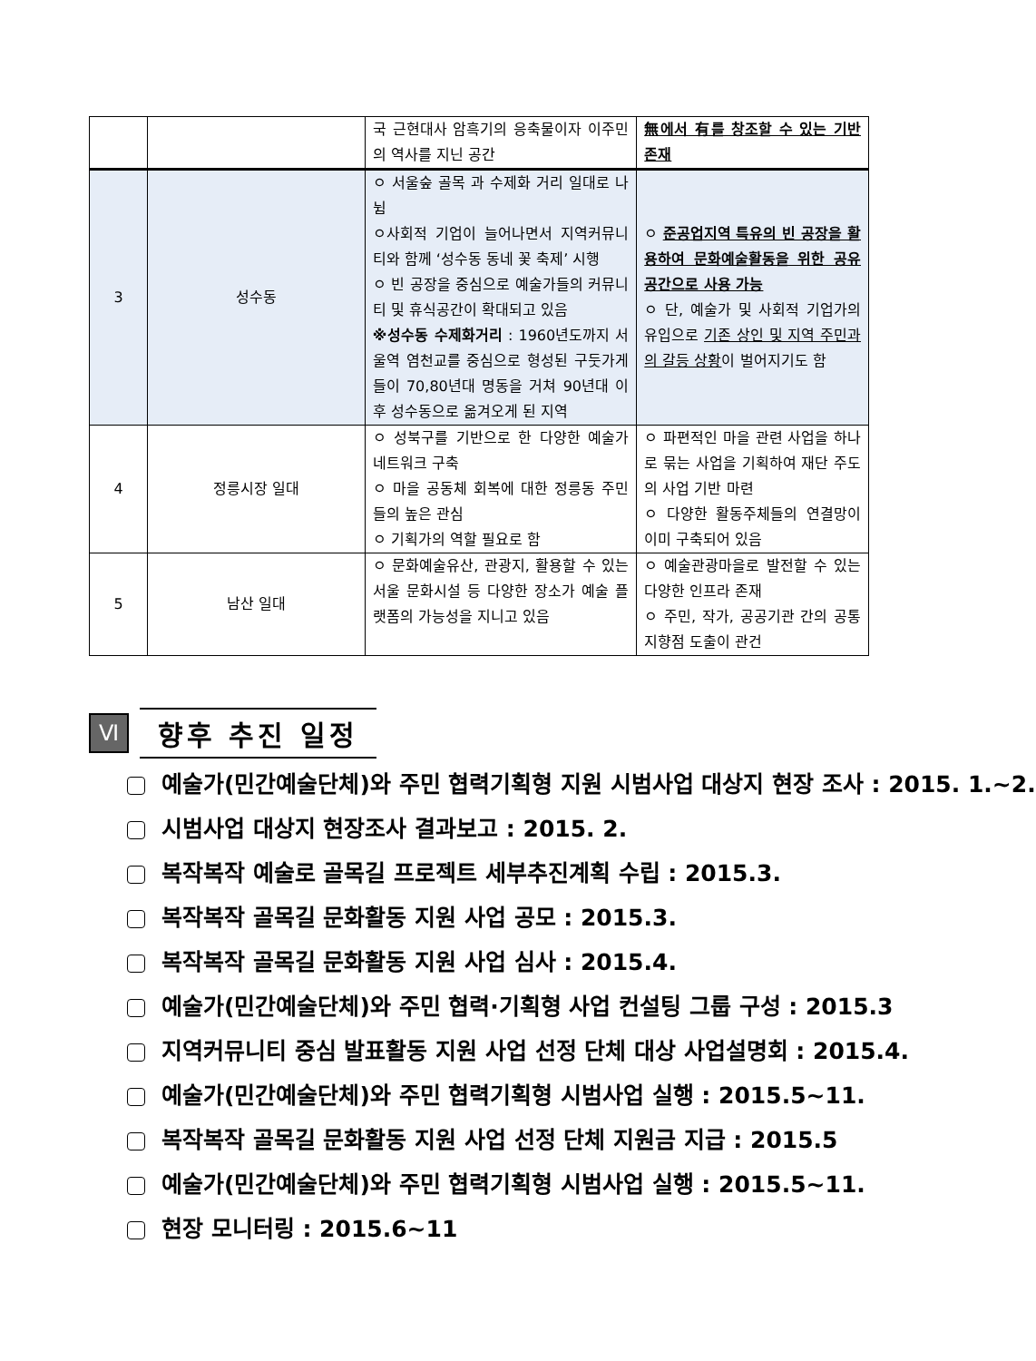| | | 국 근현대사 암흑기의 응축물이자 이주민의 역사를 지닌 공간 | 無에서 有를 창조할 수 있는 기반 존재 |
| 3 | 성수동 | ㅇ 서울숲 골목 과 수제화 거리 일대로 나뉨 ㅇ사회적 기업이 늘어나면서 지역커뮤니티와 함께 ‘성수동 동네 꽃 축제’ 시행 ㅇ 빈 공장을 중심으로 예술가들의 커뮤니티 및 휴식공간이 확대되고 있음 ※성수동 수제화거리 : 1960년도까지 서울역 염천교를 중심으로 형성된 구둣가게들이 70,80년대 명동을 거쳐 90년대 이후 성수동으로 옮겨오게 된 지역 | ㅇ 준공업지역 특유의 빈 공장을 활용하여 문화예술활동을 위한 공유 공간으로 사용 가능 ㅇ 단, 예술가 및 사회적 기업가의 유입으로 기존 상인 및 지역 주민과의 갈등 상황 이 벌어지기도 함 |
| 4 | 정릉시장 일대 | ㅇ 성북구를 기반으로 한 다양한 예술가 네트워크 구축 ㅇ 마을 공동체 회복에 대한 정릉동 주민들의 높은 관심 ㅇ 기획가의 역할 필요로 함 | ㅇ 파편적인 마을 관련 사업을 하나로 묶는 사업을 기획하여 재단 주도의 사업 기반 마련 ㅇ 다양한 활동주체들의 연결망이 이미 구축되어 있음 |
| 5 | 남산 일대 | ㅇ 문화예술유산, 관광지, 활용할 수 있는 서울 문화시설 등 다양한 장소가 예술 플랫폼의 가능성을 지니고 있음 | ㅇ 예술관광마을로 발전할 수 있는 다양한 인프라 존재 ㅇ 주민, 작가, 공공기관 간의 공통 지향점 도출이 관건 |
Ⅵ
향후 추진 일정
예술가(민간예술단체)와 주민 협력기획형 지원 시범사업 대상지 현장 조사 : 2015. 1.~2.
시범사업 대상지 현장조사 결과보고 : 2015. 2.
복작복작 예술로 골목길 프로젝트 세부추진계획 수립 : 2015.3.
복작복작 골목길 문화활동 지원 사업 공모 : 2015.3.
복작복작 골목길 문화활동 지원 사업 심사 : 2015.4.
예술가(민간예술단체)와 주민 협력·기획형 사업 컨설팅 그룹 구성 : 2015.3
지역커뮤니티 중심 발표활동 지원 사업 선정 단체 대상 사업설명회 : 2015.4.
예술가(민간예술단체)와 주민 협력기획형 시범사업 실행 : 2015.5~11.
복작복작 골목길 문화활동 지원 사업 선정 단체 지원금 지급 : 2015.5
예술가(민간예술단체)와 주민 협력기획형 시범사업 실행 : 2015.5~11.
현장 모니터링 : 2015.6~11